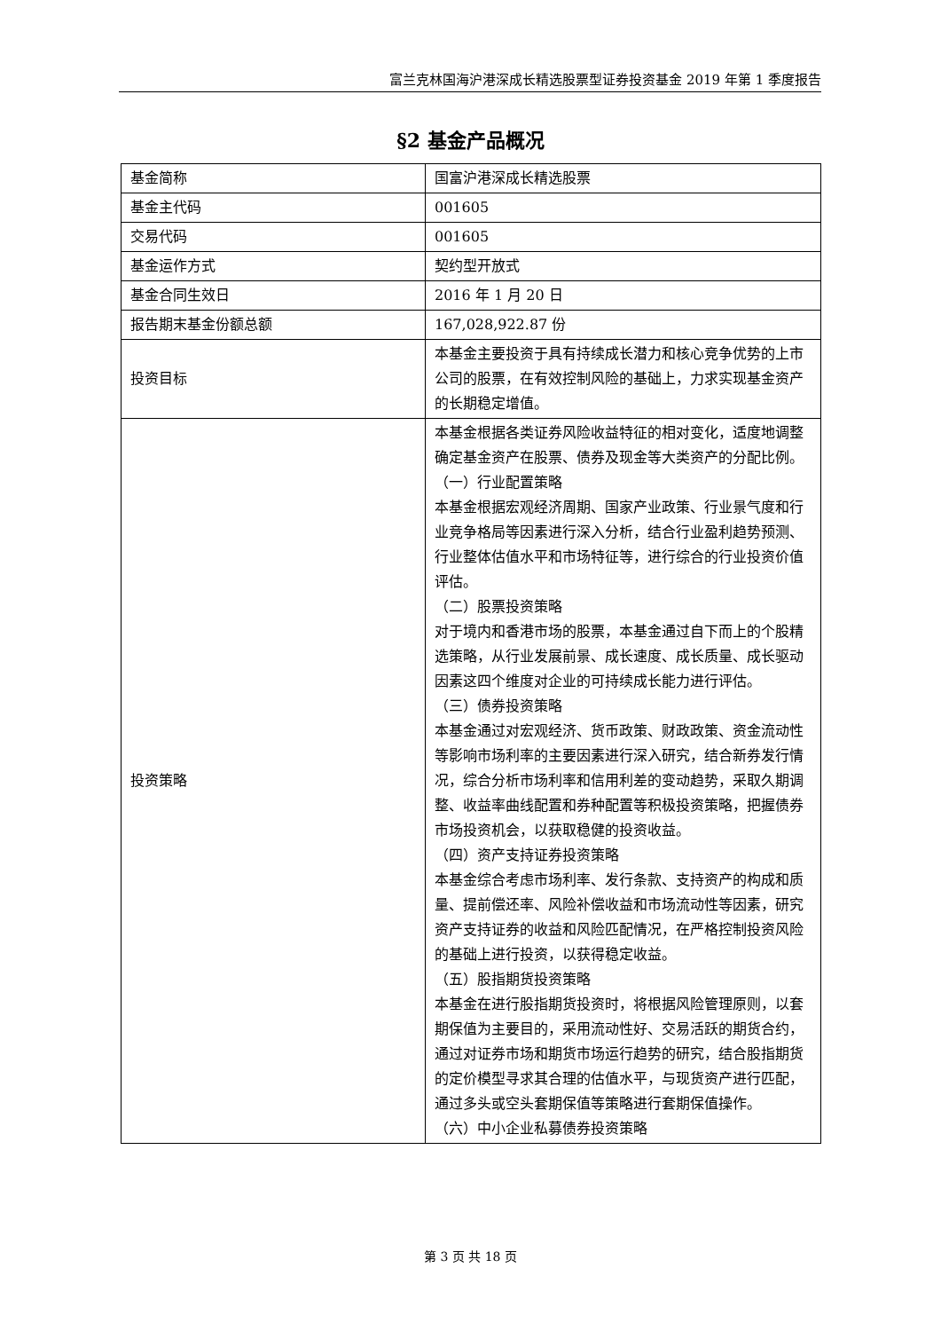富兰克林国海沪港深成长精选股票型证券投资基金 2019 年第 1 季度报告
§2 基金产品概况
| 基金简称 | 国富沪港深成长精选股票 |
| 基金主代码 | 001605 |
| 交易代码 | 001605 |
| 基金运作方式 | 契约型开放式 |
| 基金合同生效日 | 2016 年 1 月 20 日 |
| 报告期末基金份额总额 | 167,028,922.87 份 |
| 投资目标 | 本基金主要投资于具有持续成长潜力和核心竞争优势的上市公司的股票，在有效控制风险的基础上，力求实现基金资产的长期稳定增值。 |
| 投资策略 | 本基金根据各类证券风险收益特征的相对变化，适度地调整确定基金资产在股票、债券及现金等大类资产的分配比例。 （一）行业配置策略 本基金根据宏观经济周期、国家产业政策、行业景气度和行业竞争格局等因素进行深入分析，结合行业盈利趋势预测、行业整体估值水平和市场特征等，进行综合的行业投资价值评估。 （二）股票投资策略 对于境内和香港市场的股票，本基金通过自下而上的个股精选策略，从行业发展前景、成长速度、成长质量、成长驱动因素这四个维度对企业的可持续成长能力进行评估。 （三）债券投资策略 本基金通过对宏观经济、货币政策、财政政策、资金流动性等影响市场利率的主要因素进行深入研究，结合新券发行情况，综合分析市场利率和信用利差的变动趋势，采取久期调整、收益率曲线配置和券种配置等积极投资策略，把握债券市场投资机会，以获取稳健的投资收益。 （四）资产支持证券投资策略 本基金综合考虑市场利率、发行条款、支持资产的构成和质量、提前偿还率、风险补偿收益和市场流动性等因素，研究资产支持证券的收益和风险匹配情况，在严格控制投资风险的基础上进行投资，以获得稳定收益。 （五）股指期货投资策略 本基金在进行股指期货投资时，将根据风险管理原则，以套期保值为主要目的，采用流动性好、交易活跃的期货合约，通过对证券市场和期货市场运行趋势的研究，结合股指期货的定价模型寻求其合理的估值水平，与现货资产进行匹配，通过多头或空头套期保值等策略进行套期保值操作。 （六）中小企业私募债券投资策略 |
第 3 页 共 18 页